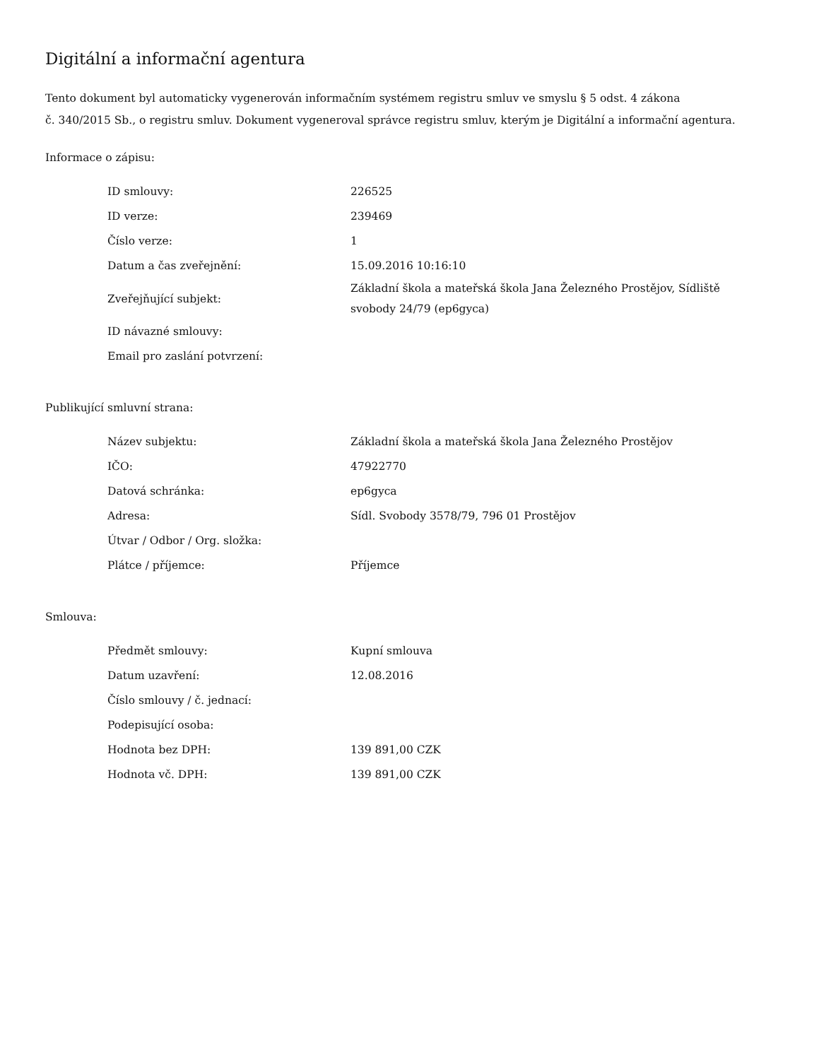Digitální a informační agentura
Tento dokument byl automaticky vygenerován informačním systémem registru smluv ve smyslu § 5 odst. 4 zákona
č. 340/2015 Sb., o registru smluv. Dokument vygeneroval správce registru smluv, kterým je Digitální a informační agentura.
Informace o zápisu:
| ID smlouvy: | 226525 |
| ID verze: | 239469 |
| Číslo verze: | 1 |
| Datum a čas zveřejnění: | 15.09.2016 10:16:10 |
| Zveřejňující subjekt: | Základní škola a mateřská škola Jana Železného Prostějov, Sídliště svobody 24/79 (ep6gyca) |
| ID návazné smlouvy: | |
| Email pro zaslání potvrzení: | |
Publikující smluvní strana:
| Název subjektu: | Základní škola a mateřská škola Jana Železného Prostějov |
| IČO: | 47922770 |
| Datová schránka: | ep6gyca |
| Adresa: | Sídl. Svobody 3578/79, 796 01 Prostějov |
| Útvar / Odbor / Org. složka: | |
| Plátce / příjemce: | Příjemce |
Smlouva:
| Předmět smlouvy: | Kupní smlouva |
| Datum uzavření: | 12.08.2016 |
| Číslo smlouvy / č. jednací: | |
| Podepisující osoba: | |
| Hodnota bez DPH: | 139 891,00 CZK |
| Hodnota vč. DPH: | 139 891,00 CZK |